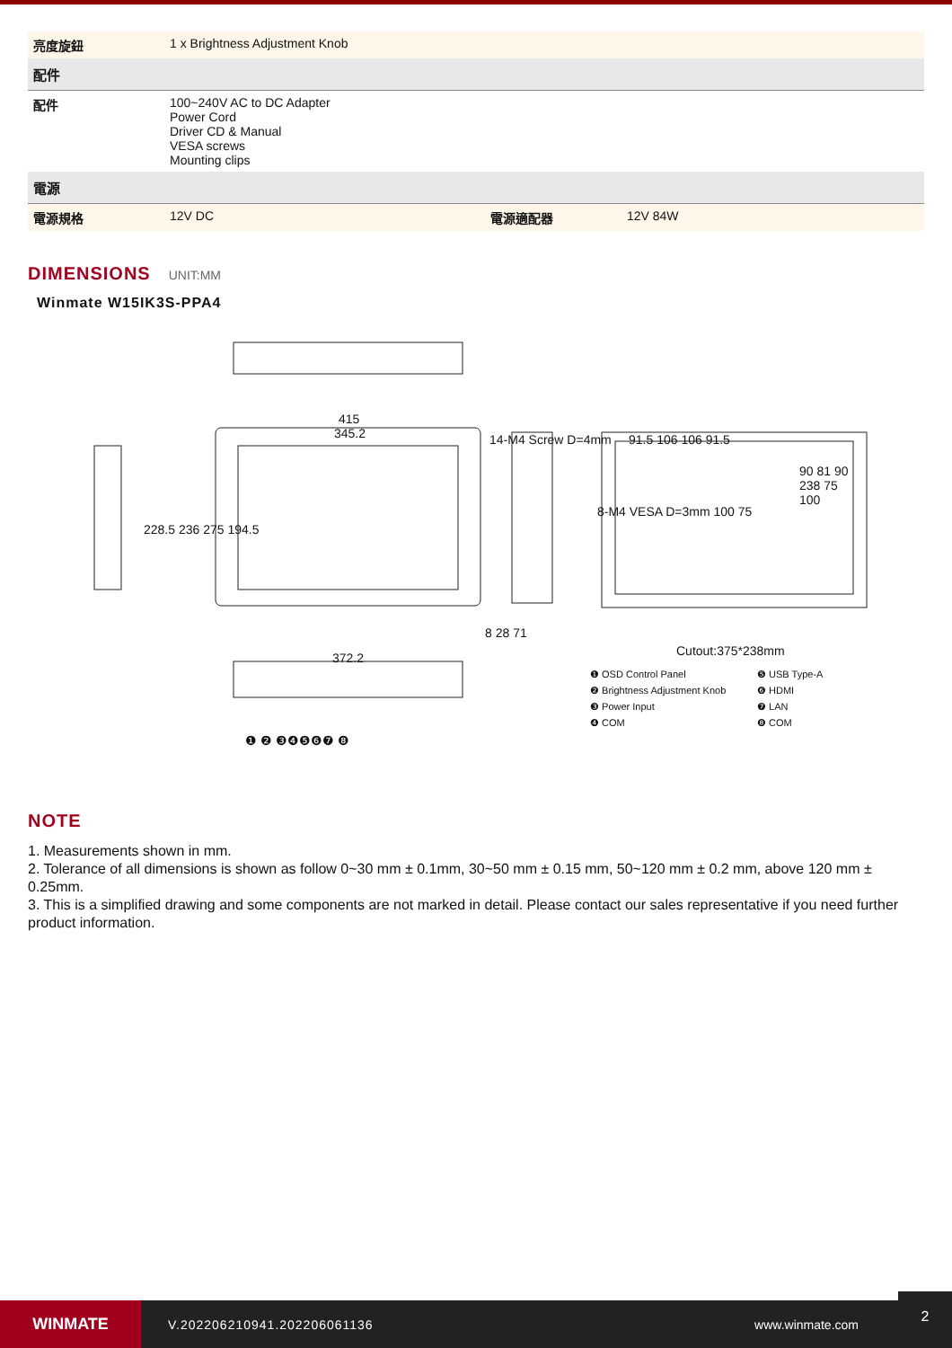| 亮度旋鈕 | 1 x Brightness Adjustment Knob | | |
| 配件 | | | |
| 配件 | 100~240V AC to DC Adapter Power Cord Driver CD & Manual VESA screws Mounting clips | | |
| 電源 | | | |
| 電源規格 | 12V DC | 電源適配器 | 12V 84W |
DIMENSIONS UNIT:MM
Winmate W15IK3S-PPA4
415
345.2 14-M4 Screw D=4mm 91.5 106 106 91.5
8-M4 VESA D=3mm 100 75
228.5 236 275 194.5
372.2
8 28 71
Cutout:375*238mm
90 81 90 238 75 100
❶ OSD Control Panel
❷ Brightness Adjustment Knob
❸ Power Input
❹ COM
❺ USB Type-A
❻ HDMI
❼ LAN
❽ COM
❶ ❷ ❸❹❺❻❼ ❽
NOTE
1. Measurements shown in mm.
2. Tolerance of all dimensions is shown as follow 0~30 mm ± 0.1mm, 30~50 mm ± 0.15 mm, 50~120 mm ± 0.2 mm, above 120 mm ± 0.25mm.
3. This is a simplified drawing and some components are not marked in detail. Please contact our sales representative if you need further product information.
WINMATE
V.202206210941.202206061136 www.winmate.com
2